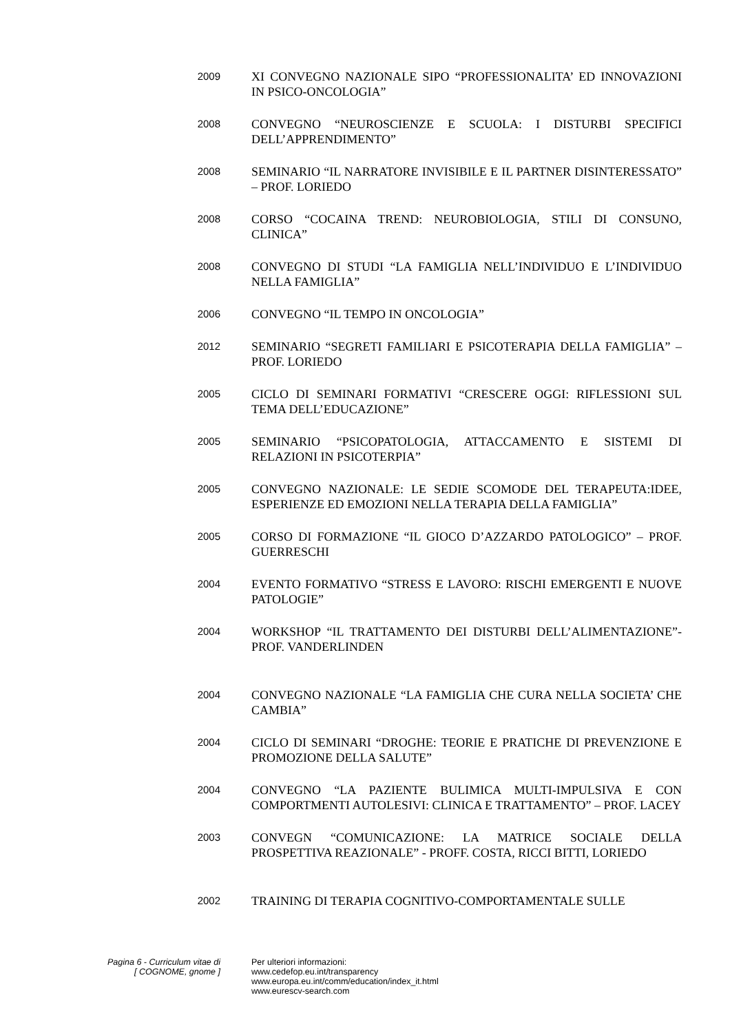2009
XI CONVEGNO NAZIONALE SIPO “PROFESSIONALITA’ ED INNOVAZIONI IN PSICO-ONCOLOGIA”
2008
CONVEGNO “NEUROSCIENZE E SCUOLA: I DISTURBI SPECIFICI DELL’APPRENDIMENTO”
2008
SEMINARIO “IL NARRATORE INVISIBILE E IL PARTNER DISINTERESSATO” – PROF. LORIEDO
2008
CORSO “COCAINA TREND: NEUROBIOLOGIA, STILI DI CONSUNO, CLINICA”
2008
CONVEGNO DI STUDI “LA FAMIGLIA NELL’INDIVIDUO E L’INDIVIDUO NELLA FAMIGLIA”
2006
CONVEGNO “IL TEMPO IN ONCOLOGIA”
2012
SEMINARIO “SEGRETI FAMILIARI E PSICOTERAPIA DELLA FAMIGLIA” – PROF. LORIEDO
2005
CICLO DI SEMINARI FORMATIVI “CRESCERE OGGI: RIFLESSIONI SUL TEMA DELL’EDUCAZIONE”
2005
SEMINARIO “PSICOPATOLOGIA, ATTACCAMENTO E SISTEMI DI RELAZIONI IN PSICOTERPIA”
2005
CONVEGNO NAZIONALE: LE SEDIE SCOMODE DEL TERAPEUTA:IDEE, ESPERIENZE ED EMOZIONI NELLA TERAPIA DELLA FAMIGLIA”
2005
CORSO DI FORMAZIONE “IL GIOCO D’AZZARDO PATOLOGICO” – PROF. GUERRESCHI
2004
EVENTO FORMATIVO “STRESS E LAVORO: RISCHI EMERGENTI E NUOVE PATOLOGIE”
2004
WORKSHOP “IL TRATTAMENTO DEI DISTURBI DELL’ALIMENTAZIONE”- PROF. VANDERLINDEN
2004
CONVEGNO NAZIONALE “LA FAMIGLIA CHE CURA NELLA SOCIETA’ CHE CAMBIA”
2004
CICLO DI SEMINARI “DROGHE: TEORIE E PRATICHE DI PREVENZIONE E PROMOZIONE DELLA SALUTE”
2004
CONVEGNO “LA PAZIENTE BULIMICA MULTI-IMPULSIVA E CON COMPORTMENTI AUTOLESIVI: CLINICA E TRATTAMENTO” – PROF. LACEY
2003
CONVEGN “COMUNICAZIONE: LA MATRICE SOCIALE DELLA PROSPETTIVA REAZIONALE” - PROFF. COSTA, RICCI BITTI, LORIEDO
2002
TRAINING DI TERAPIA COGNITIVO-COMPORTAMENTALE SULLE
Pagina 6 - Curriculum vitae di
[ COGNOME, gnome ]
Per ulteriori informazioni:
www.cedefop.eu.int/transparency
www.europa.eu.int/comm/education/index_it.html
www.eurescv-search.com